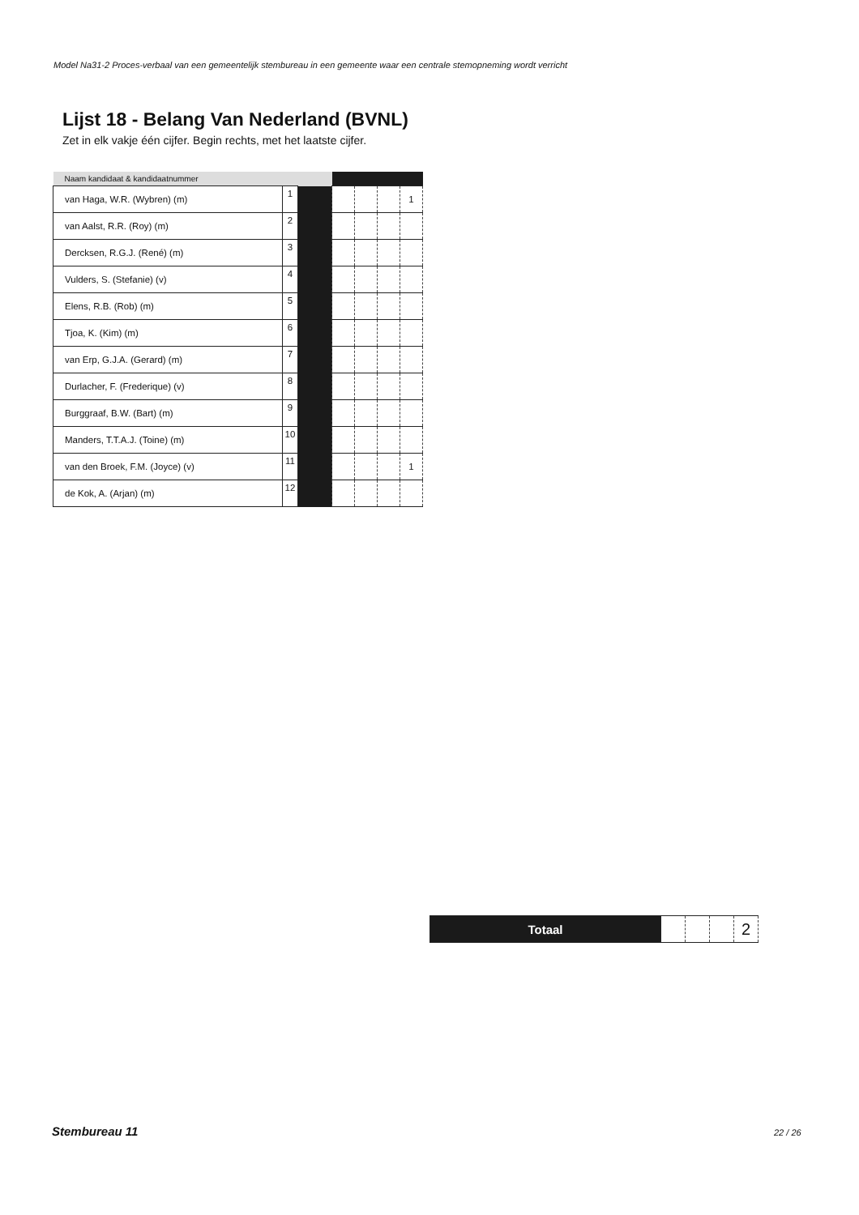Model Na31-2 Proces-verbaal van een gemeentelijk stembureau in een gemeente waar een centrale stemopneming wordt verricht
Lijst 18 - Belang Van Nederland (BVNL)
Zet in elk vakje één cijfer. Begin rechts, met het laatste cijfer.
| Naam kandidaat & kandidaatnummer | | | | | | |
| van Haga, W.R. (Wybren) (m) | 1 | | | | | 1 |
| van Aalst, R.R. (Roy) (m) | 2 | | | | | |
| Dercksen, R.G.J. (René) (m) | 3 | | | | | |
| Vulders, S. (Stefanie) (v) | 4 | | | | | |
| Elens, R.B. (Rob) (m) | 5 | | | | | |
| Tjoa, K. (Kim) (m) | 6 | | | | | |
| van Erp, G.J.A. (Gerard) (m) | 7 | | | | | |
| Durlacher, F. (Frederique) (v) | 8 | | | | | |
| Burggraaf, B.W. (Bart) (m) | 9 | | | | | |
| Manders, T.T.A.J. (Toine) (m) | 10 | | | | | |
| van den Broek, F.M. (Joyce) (v) | 11 | | | | | 1 |
| de Kok, A. (Arjan) (m) | 12 | | | | | |
| Totaal | | | | 2 |
Stembureau 11 22 / 26